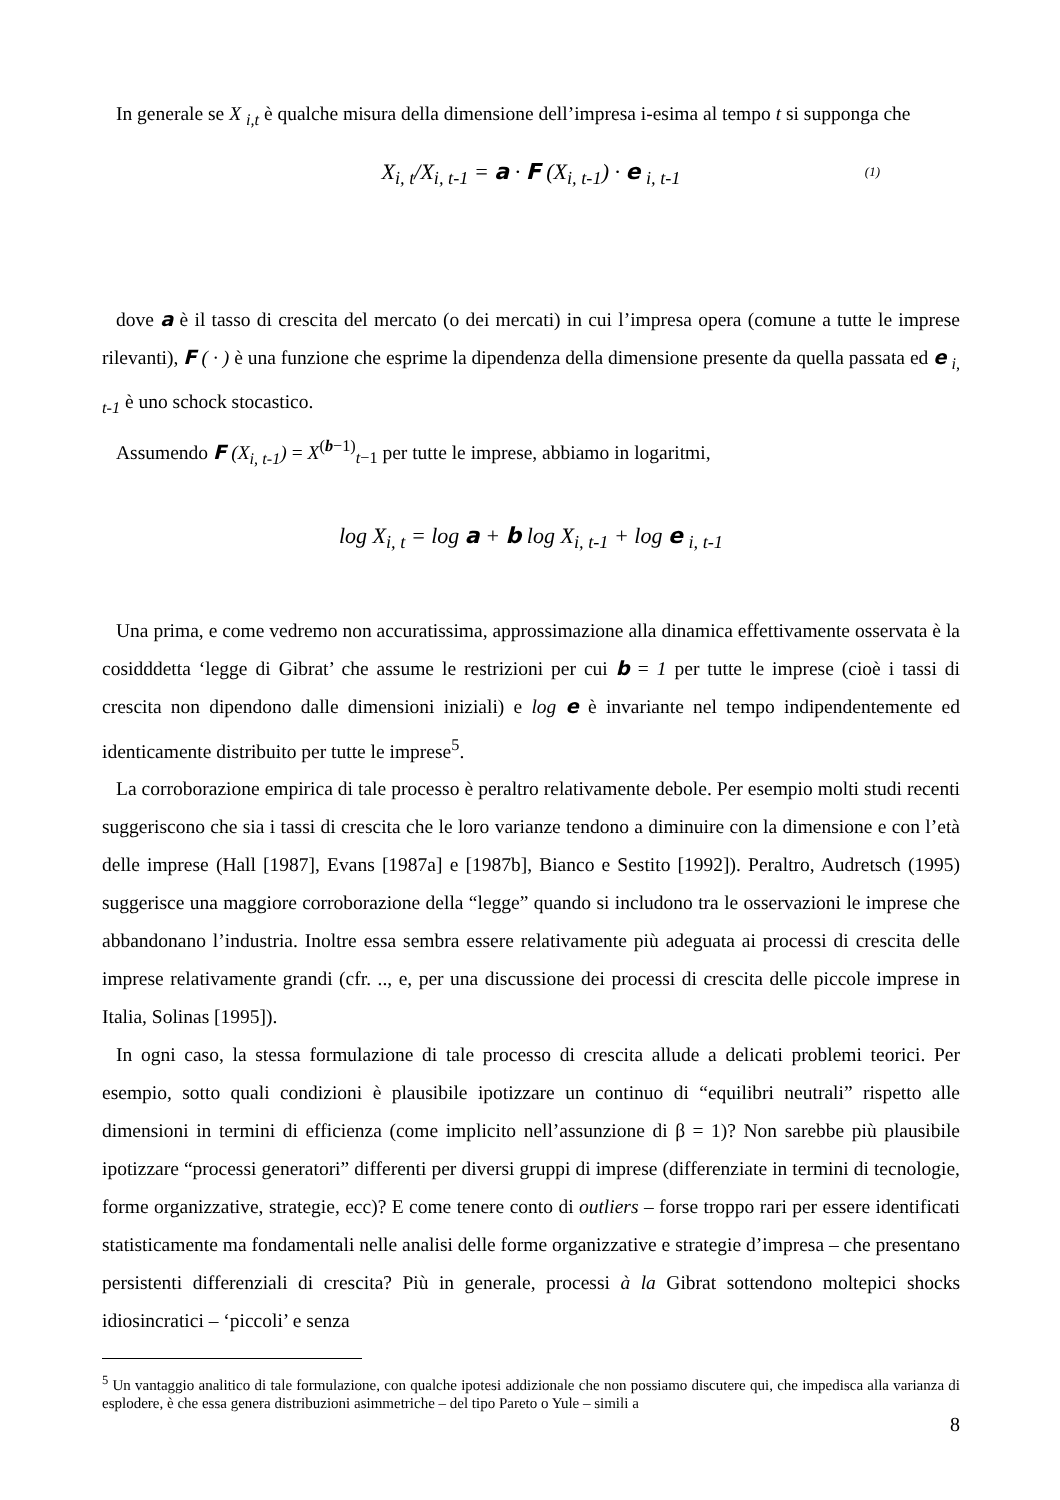In generale se X <sub>i,t</sub> è qualche misura della dimensione dell’impresa i-esima al tempo t si supponga che
X<sub>i, t</sub>/X<sub>i, t-1</sub> = a · F (X<sub>i, t-1</sub>) · e <sub>i, t-1</sub> (1)
dove a è il tasso di crescita del mercato (o dei mercati) in cui l’impresa opera (comune a tutte le imprese rilevanti), F ( · ) è una funzione che esprime la dipendenza della dimensione presente da quella passata ed e <sub>i, t-1</sub> è uno schock stocastico.
Assumendo F (X<sub>i, t-1</sub>) = X<sup>(b−1)</sup><sub>t−1</sub> per tutte le imprese, abbiamo in logaritmi,
log X<sub>i, t</sub> = log a + b log X<sub>i, t-1</sub> + log e <sub>i, t-1</sub>
Una prima, e come vedremo non accuratissima, approssimazione alla dinamica effettivamente osservata è la cosidddetta ‘legge di Gibrat’ che assume le restrizioni per cui b = 1 per tutte le imprese (cioè i tassi di crescita non dipendono dalle dimensioni iniziali) e log e è invariante nel tempo indipendentemente ed identicamente distribuito per tutte le imprese<sup>5</sup>.
La corroborazione empirica di tale processo è peraltro relativamente debole. Per esempio molti studi recenti suggeriscono che sia i tassi di crescita che le loro varianze tendono a diminuire con la dimensione e con l’età delle imprese (Hall [1987], Evans [1987a] e [1987b], Bianco e Sestito [1992]). Peraltro, Audretsch (1995) suggerisce una maggiore corroborazione della “legge” quando si includono tra le osservazioni le imprese che abbandonano l’industria. Inoltre essa sembra essere relativamente più adeguata ai processi di crescita delle imprese relativamente grandi (cfr. .., e, per una discussione dei processi di crescita delle piccole imprese in Italia, Solinas [1995]).
In ogni caso, la stessa formulazione di tale processo di crescita allude a delicati problemi teorici. Per esempio, sotto quali condizioni è plausibile ipotizzare un continuo di “equilibri neutrali” rispetto alle dimensioni in termini di efficienza (come implicito nell’assunzione di β = 1)? Non sarebbe più plausibile ipotizzare “processi generatori” differenti per diversi gruppi di imprese (differenziate in termini di tecnologie, forme organizzative, strategie, ecc)? E come tenere conto di outliers – forse troppo rari per essere identificati statisticamente ma fondamentali nelle analisi delle forme organizzative e strategie d’impresa – che presentano persistenti differenziali di crescita? Più in generale, processi à la Gibrat sottendono moltepici shocks idiosincratici – ‘piccoli’ e senza
<sup>5</sup> Un vantaggio analitico di tale formulazione, con qualche ipotesi addizionale che non possiamo discutere qui, che impedisca alla varianza di esplodere, è che essa genera distribuzioni asimmetriche – del tipo Pareto o Yule – simili a
8